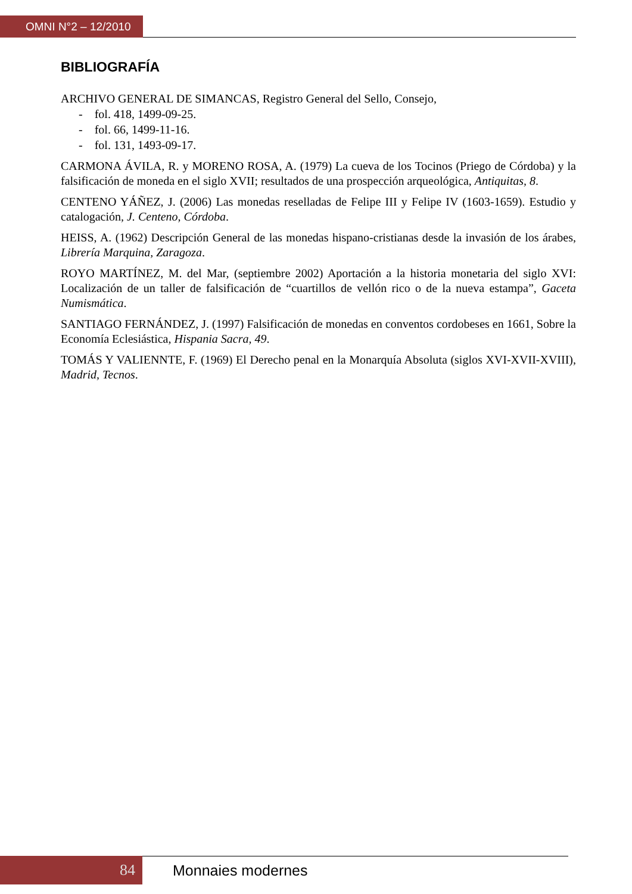OMNI N°2 – 12/2010
BIBLIOGRAFÍA
ARCHIVO GENERAL DE SIMANCAS, Registro General del Sello, Consejo,
- fol. 418, 1499-09-25.
- fol. 66, 1499-11-16.
- fol. 131, 1493-09-17.
CARMONA ÁVILA, R. y MORENO ROSA, A. (1979) La cueva de los Tocinos (Priego de Córdoba) y la falsificación de moneda en el siglo XVII; resultados de una prospección arqueológica, Antiquitas, 8.
CENTENO YÁÑEZ, J. (2006) Las monedas reselladas de Felipe III y Felipe IV (1603-1659). Estudio y catalogación, J. Centeno, Córdoba.
HEISS, A. (1962) Descripción General de las monedas hispano-cristianas desde la invasión de los árabes, Librería Marquina, Zaragoza.
ROYO MARTÍNEZ, M. del Mar, (septiembre 2002) Aportación a la historia monetaria del siglo XVI: Localización de un taller de falsificación de “cuartillos de vellón rico o de la nueva estampa”, Gaceta Numismática.
SANTIAGO FERNÁNDEZ, J. (1997) Falsificación de monedas en conventos cordobeses en 1661, Sobre la Economía Eclesiástica, Hispania Sacra, 49.
TOMÁS Y VALIENNTE, F. (1969) El Derecho penal en la Monarquía Absoluta (siglos XVI-XVII-XVIII), Madrid, Tecnos.
84 Monnaies modernes